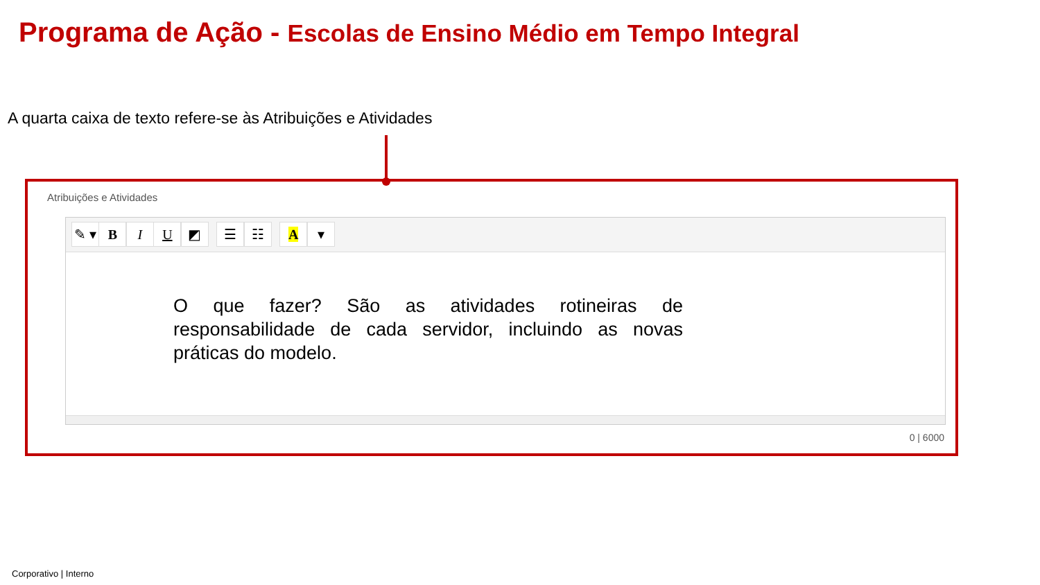Programa de Ação - Escolas de Ensino Médio em Tempo Integral
A quarta caixa de texto refere-se às Atribuições e Atividades
Atribuições e Atividades
✎ ▾ B I U ◩ ☰ ☷ A ▾
O que fazer? São as atividades rotineiras de responsabilidade de cada servidor, incluindo as novas práticas do modelo.
0 | 6000
Corporativo | Interno